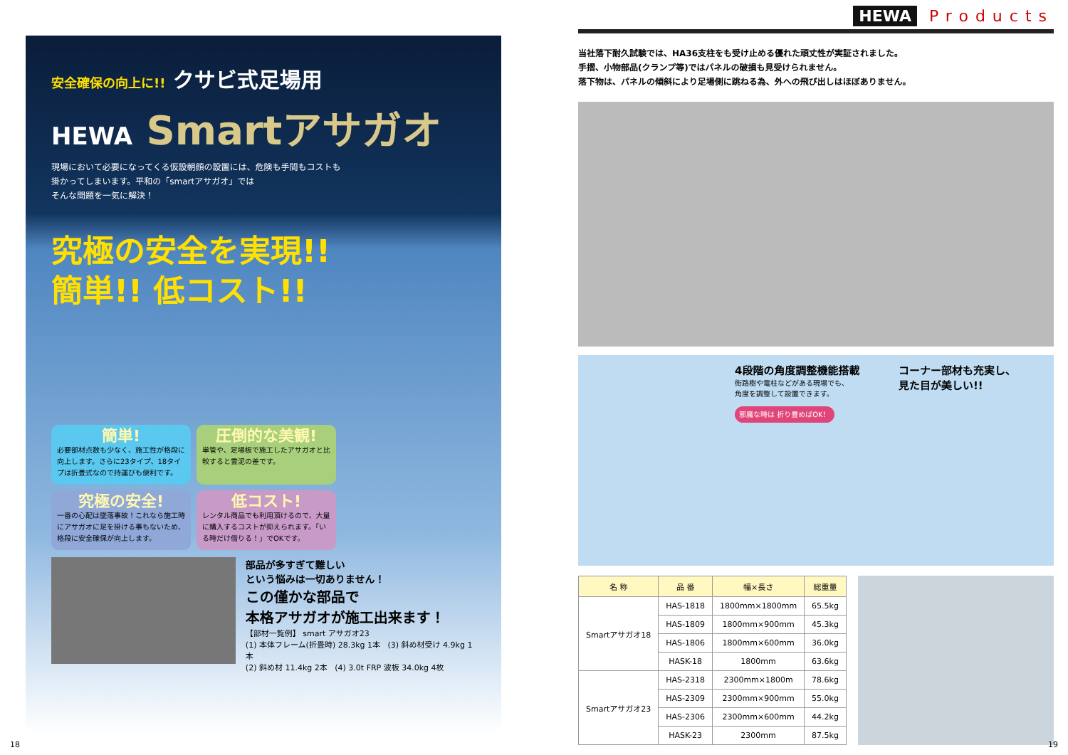安全確保の向上に!! クサビ式足場用
HEWA Smartアサガオ
現場において必要になってくる仮設朝顔の設置には、危険も手間もコストも
掛かってしまいます。平和の「smartアサガオ」では
そんな問題を一気に解決！
究極の安全を実現!!
簡単!! 低コスト!!
簡単!
必要部材点数も少なく、施工性が格段に向上します。さらに23タイプ、18タイプは折畳式なので持運びも便利です。
圧倒的な美観!
単管や、足場板で施工したアサガオと比較すると雲泥の差です。
究極の安全!
一番の心配は墜落事故！これなら施工時にアサガオに足を掛ける事もないため、格段に安全確保が向上します。
低コスト!
レンタル商品でも利用頂けるので、大量に購入するコストが抑えられます。「いる時だけ借りる！」でOKです。
部品が多すぎて難しい
という悩みは一切ありません！
この僅かな部品で
本格アサガオが施工出来ます！
【部材一覧例】 smart アサガオ23
(1) 本体フレーム(折畳時) 28.3kg 1本 (3) 斜め材受け 4.9kg 1本
(2) 斜め材 11.4kg 2本 (4) 3.0t FRP 波板 34.0kg 4枚
18
HEWA Products
当社落下耐久試験では、HA36支柱をも受け止める優れた頑丈性が実証されました。
手摺、小物部品(クランプ等)ではパネルの破損も見受けられません。
落下物は、パネルの傾斜により足場側に跳ねる為、外への飛び出しはほぼありません。
4段階の角度調整機能搭載
街路樹や電柱などがある現場でも、
角度を調整して設置できます。
邪魔な時は 折り畳めばOK！
コーナー部材も充実し、
見た目が美しい!!
| 名 称 | 品 番 | 幅×長さ | 総重量 |
| --- | --- | --- | --- |
| Smartアサガオ18 | HAS-1818 | 1800mm×1800mm | 65.5kg |
| | HAS-1809 | 1800mm×900mm | 45.3kg |
| | HAS-1806 | 1800mm×600mm | 36.0kg |
| | HASK-18 | 1800mm | 63.6kg |
| Smartアサガオ23 | HAS-2318 | 2300mm×1800m | 78.6kg |
| | HAS-2309 | 2300mm×900mm | 55.0kg |
| | HAS-2306 | 2300mm×600mm | 44.2kg |
| | HASK-23 | 2300mm | 87.5kg |
19